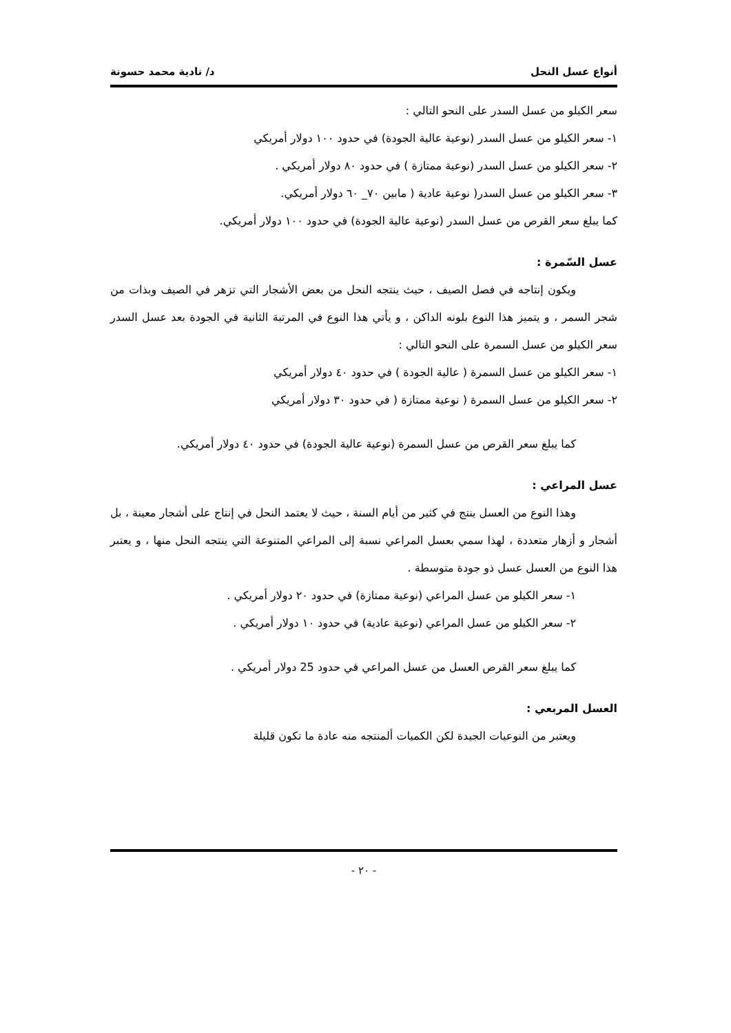أنواع عسل النحل د/ نادية محمد حسونة
سعر الكيلو من عسل السدر على النحو التالي :
١- سعر الكيلو من عسل السدر (نوعية عالية الجودة) في حدود ١٠٠ دولار أمريكي
٢- سعر الكيلو من عسل السدر (نوعية ممتازة ) في حدود ٨٠ دولار أمريكي .
٣- سعر الكيلو من عسل السدر( نوعية عادية ( مابين ٧٠_ ٦٠ دولار أمريكي.
كما يبلغ سعر القرص من عسل السدر (نوعية عالية الجودة) في حدود ١٠٠ دولار أمريكي.
عسل السّمرة :
ويكون إنتاجه في فصل الصيف ، حيث ينتجه النحل من بعض الأشجار التي تزهر في الصيف وبذات من شجر السمر ، و يتميز هذا النوع بلونه الداكن ، و يأتي هذا النوع في المرتبة الثانية في الجودة بعد عسل السدر سعر الكيلو من عسل السمرة على النحو التالي :
١- سعر الكيلو من عسل السمرة ( عالية الجودة ) في حدود ٤٠ دولار أمريكي
٢- سعر الكيلو من عسل السمرة ( نوعية ممتازة ( في حدود ٣٠ دولار أمريكي
كما يبلغ سعر القرص من عسل السمرة (نوعية عالية الجودة) في حدود ٤٠ دولار أمريكي.
عسل المراعي :
وهذا النوع من العسل ينتج في كثير من أيام السنة ، حيث لا يعتمد النحل في إنتاج على أشجار معينة ، بل أشجار و أزهار متعددة ، لهذا سمي بعسل المراعي نسبة إلى المراعي المتنوعة التي ينتجه النحل منها ، و يعتبر هذا النوع من العسل عسل ذو جودة متوسطة .
١- سعر الكيلو من عسل المراعي (نوعية ممتازة) في حدود ٢٠ دولار أمريكي .
٢- سعر الكيلو من عسل المراعي (نوعية عادية) في حدود ١٠ دولار أمريكي .
كما يبلغ سعر القرص العسل من عسل المراعي في حدود 25 دولار أمريكي .
العسل المربعي :
ويعتبر من النوعيات الجيدة لكن الكميات ألمنتجه منه عادة ما تكون قليلة
- ٢٠ -